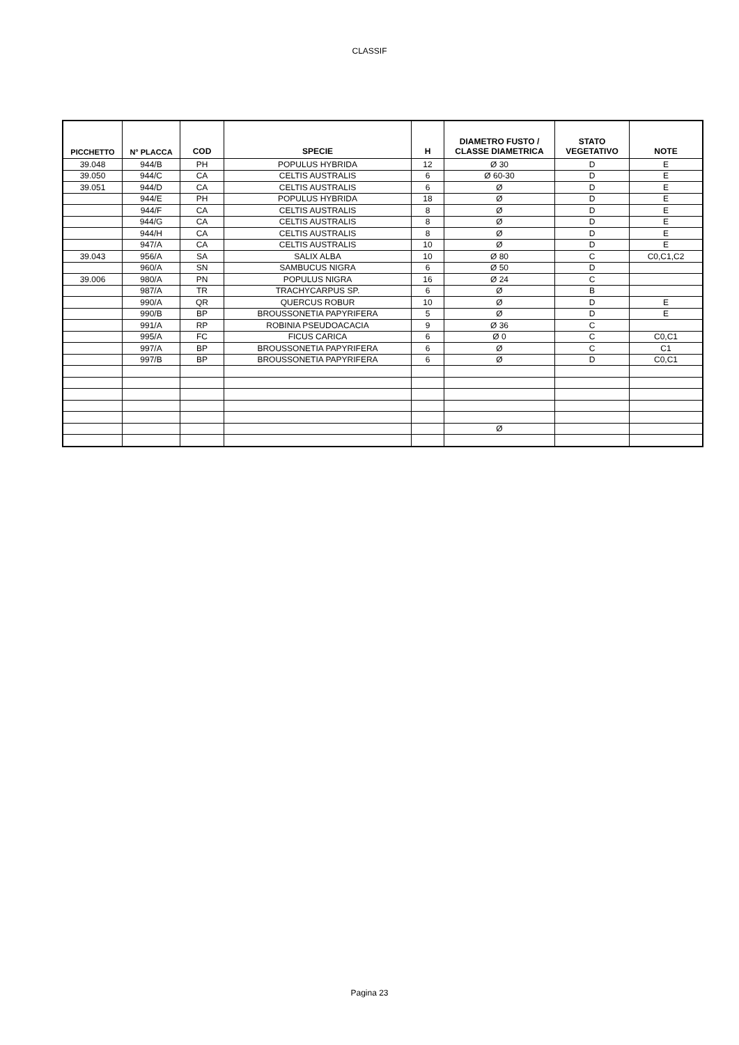CLASSIF
| PICCHETTO | N° PLACCA | COD | SPECIE | H | DIAMETRO FUSTO / CLASSE DIAMETRICA | STATO VEGETATIVO | NOTE |
| --- | --- | --- | --- | --- | --- | --- | --- |
| 39.048 | 944/B | PH | POPULUS HYBRIDA | 12 | Ø 30 | D | E |
| 39.050 | 944/C | CA | CELTIS AUSTRALIS | 6 | Ø 60-30 | D | E |
| 39.051 | 944/D | CA | CELTIS AUSTRALIS | 6 | Ø | D | E |
| | 944/E | PH | POPULUS HYBRIDA | 18 | Ø | D | E |
| | 944/F | CA | CELTIS AUSTRALIS | 8 | Ø | D | E |
| | 944/G | CA | CELTIS AUSTRALIS | 8 | Ø | D | E |
| | 944/H | CA | CELTIS AUSTRALIS | 8 | Ø | D | E |
| | 947/A | CA | CELTIS AUSTRALIS | 10 | Ø | D | E |
| 39.043 | 956/A | SA | SALIX ALBA | 10 | Ø 80 | C | C0,C1,C2 |
| | 960/A | SN | SAMBUCUS NIGRA | 6 | Ø 50 | D | |
| 39.006 | 980/A | PN | POPULUS NIGRA | 16 | Ø 24 | C | |
| | 987/A | TR | TRACHYCARPUS SP. | 6 | Ø | B | |
| | 990/A | QR | QUERCUS ROBUR | 10 | Ø | D | E |
| | 990/B | BP | BROUSSONETIA PAPYRIFERA | 5 | Ø | D | E |
| | 991/A | RP | ROBINIA PSEUDOACACIA | 9 | Ø 36 | C | |
| | 995/A | FC | FICUS CARICA | 6 | Ø 0 | C | C0,C1 |
| | 997/A | BP | BROUSSONETIA PAPYRIFERA | 6 | Ø | C | C1 |
| | 997/B | BP | BROUSSONETIA PAPYRIFERA | 6 | Ø | D | C0,C1 |
| | | | | | Ø | | |
Pagina 23